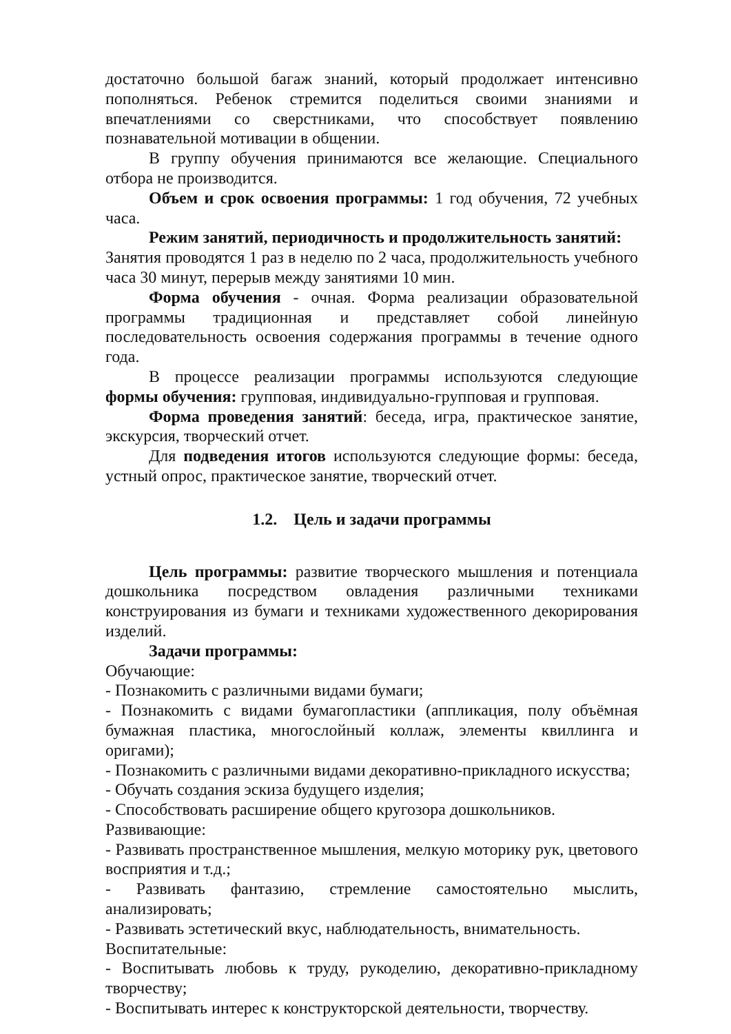достаточно большой багаж знаний, который продолжает интенсивно пополняться. Ребенок стремится поделиться своими знаниями и впечатлениями со сверстниками, что способствует появлению познавательной мотивации в общении.
В группу обучения принимаются все желающие. Специального отбора не производится.
Объем и срок освоения программы: 1 год обучения, 72 учебных часа.
Режим занятий, периодичность и продолжительность занятий:
Занятия проводятся 1 раз в неделю по 2 часа, продолжительность учебного часа 30 минут, перерыв между занятиями 10 мин.
Форма обучения - очная. Форма реализации образовательной программы традиционная и представляет собой линейную последовательность освоения содержания программы в течение одного года.
В процессе реализации программы используются следующие формы обучения: групповая, индивидуально-групповая и групповая.
Форма проведения занятий: беседа, игра, практическое занятие, экскурсия, творческий отчет.
Для подведения итогов используются следующие формы: беседа, устный опрос, практическое занятие, творческий отчет.
1.2. Цель и задачи программы
Цель программы: развитие творческого мышления и потенциала дошкольника посредством овладения различными техниками конструирования из бумаги и техниками художественного декорирования изделий.
Задачи программы:
Обучающие:
- Познакомить с различными видами бумаги;
- Познакомить с видами бумагопластики (аппликация, полу объёмная бумажная пластика, многослойный коллаж, элементы квиллинга и оригами);
- Познакомить с различными видами декоративно-прикладного искусства;
- Обучать создания эскиза будущего изделия;
- Способствовать расширение общего кругозора дошкольников.
Развивающие:
- Развивать пространственное мышления, мелкую моторику рук, цветового восприятия и т.д.;
- Развивать фантазию, стремление самостоятельно мыслить, анализировать;
- Развивать эстетический вкус, наблюдательность, внимательность.
Воспитательные:
- Воспитывать любовь к труду, рукоделию, декоративно-прикладному творчеству;
- Воспитывать интерес к конструкторской деятельности, творчеству.